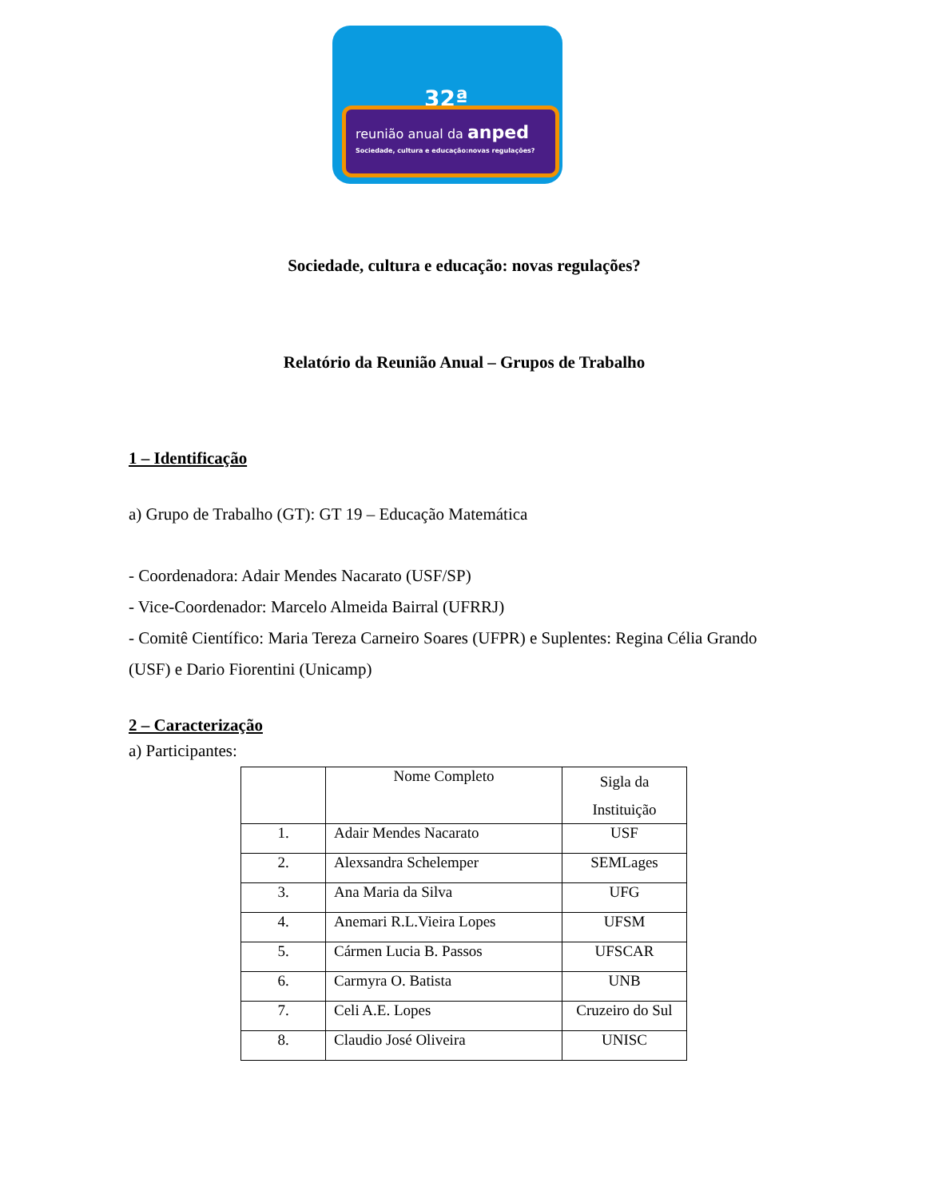32ª
reunião anual da anped
Sociedade, cultura e educação:novas regulações?
Sociedade, cultura e educação: novas regulações?
Relatório da Reunião Anual – Grupos de Trabalho
1 – Identificação
a) Grupo de Trabalho (GT): GT 19 – Educação Matemática
- Coordenadora: Adair Mendes Nacarato (USF/SP)
- Vice-Coordenador: Marcelo Almeida Bairral (UFRRJ)
- Comitê Científico: Maria Tereza Carneiro Soares (UFPR) e Suplentes: Regina Célia Grando (USF) e Dario Fiorentini (Unicamp)
2 – Caracterização
a) Participantes:
| | Nome Completo | Sigla da Instituição |
| --- | --- | --- |
| 1. | Adair Mendes Nacarato | USF |
| 2. | Alexsandra Schelemper | SEMLages |
| 3. | Ana Maria da Silva | UFG |
| 4. | Anemari R.L.Vieira Lopes | UFSM |
| 5. | Cármen Lucia B. Passos | UFSCAR |
| 6. | Carmyra O. Batista | UNB |
| 7. | Celi A.E. Lopes | Cruzeiro do Sul |
| 8. | Claudio José Oliveira | UNISC |